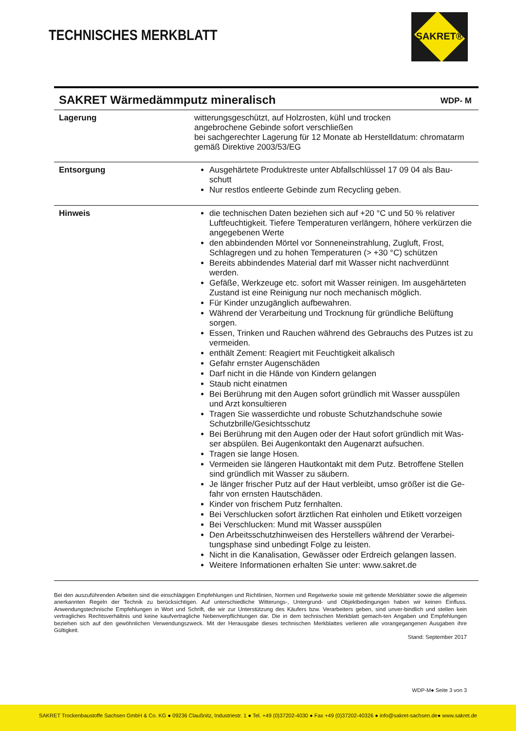TECHNISCHES MERKBLATT
SAKRET®
SAKRET Wärmedämmputz mineralisch
WDP- M
| Lagerung | witterungsgeschützt, auf Holzrosten, kühl und trocken angebrochene Gebinde sofort verschließen bei sachgerechter Lagerung für 12 Monate ab Herstelldatum: chromatarm gemäß Direktive 2003/53/EG |
| Entsorgung | Ausgehärtete Produktreste unter Abfallschlüssel 17 09 04 als Bau-schutt Nur restlos entleerte Gebinde zum Recycling geben. |
| Hinweis | die technischen Daten beziehen sich auf +20 °C und 50 % relativer Luftfeuchtigkeit. Tiefere Temperaturen verlängern, höhere verkürzen die angegebenen Werte den abbindenden Mörtel vor Sonneneinstrahlung, Zugluft, Frost, Schlagregen und zu hohen Temperaturen (> +30 °C) schützen Bereits abbindendes Material darf mit Wasser nicht nachverdünnt werden. Gefäße, Werkzeuge etc. sofort mit Wasser reinigen. Im ausgehärteten Zustand ist eine Reinigung nur noch mechanisch möglich. Für Kinder unzugänglich aufbewahren. Während der Verarbeitung und Trocknung für gründliche Belüftung sorgen. Essen, Trinken und Rauchen während des Gebrauchs des Putzes ist zu vermeiden. enthält Zement: Reagiert mit Feuchtigkeit alkalisch Gefahr ernster Augenschäden Darf nicht in die Hände von Kindern gelangen Staub nicht einatmen Bei Berührung mit den Augen sofort gründlich mit Wasser ausspülen und Arzt konsultieren Tragen Sie wasserdichte und robuste Schutzhandschuhe sowie Schutzbrille/Gesichtsschutz Bei Berührung mit den Augen oder der Haut sofort gründlich mit Was-ser abspülen. Bei Augenkontakt den Augenarzt aufsuchen. Tragen sie lange Hosen. Vermeiden sie längeren Hautkontakt mit dem Putz. Betroffene Stellen sind gründlich mit Wasser zu säubern. Je länger frischer Putz auf der Haut verbleibt, umso größer ist die Ge-fahr von ernsten Hautschäden. Kinder von frischem Putz fernhalten. Bei Verschlucken sofort ärztlichen Rat einholen und Etikett vorzeigen Bei Verschlucken: Mund mit Wasser ausspülen Den Arbeitsschutzhinweisen des Herstellers während der Verarbei-tungsphase sind unbedingt Folge zu leisten. Nicht in die Kanalisation, Gewässer oder Erdreich gelangen lassen. Weitere Informationen erhalten Sie unter: www.sakret.de |
Bei den auszuführenden Arbeiten sind die einschlägigen Empfehlungen und Richtlinien, Normen und Regelwerke sowie mit geltende Merkblätter sowie die allgemein anerkannten Regeln der Technik zu berücksichtigen. Auf unterschiedliche Witterungs-, Untergrund- und Objektbedingungen haben wir keinen Einfluss. Anwendungstechnische Empfehlungen in Wort und Schrift, die wir zur Unterstützung des Käufers bzw. Verarbeiters geben, sind unver-bindlich und stellen kein vertragliches Rechtsverhältnis und keine kaufvertragliche Nebenverpflichtungen dar. Die in dem technischen Merkblatt gemach-ten Angaben und Empfehlungen beziehen sich auf den gewöhnlichen Verwendungszweck. Mit der Herausgabe dieses technischen Merkblattes verlieren alle vorangegangenen Ausgaben ihre Gültigkeit.
Stand: September 2017
WDP-M● Seite 3 von 3
SAKRET Trockenbaustoffe Sachsen GmbH & Co. KG ● 09236 Claußnitz, Industriestr. 1 ● Tel. +49 (0)37202-4030 ● Fax +49 (0)37202-40326 ● info@sakret-sachsen.de● www.sakret.de